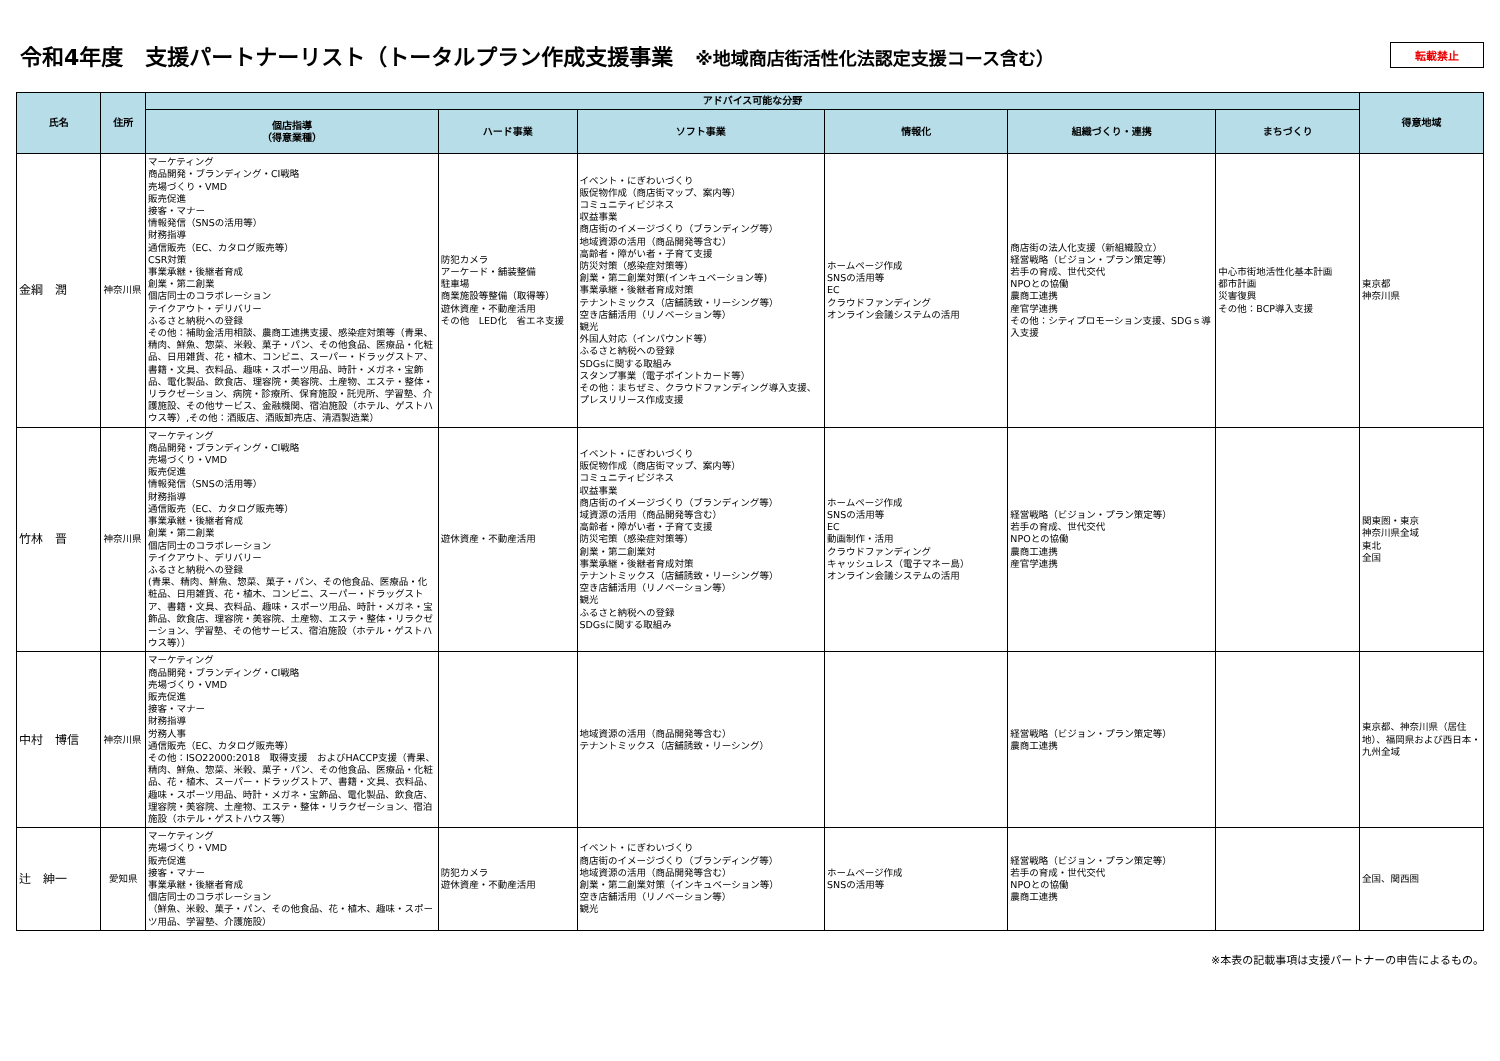令和4年度　支援パートナーリスト（トータルプラン作成支援事業　※地域商店街活性化法認定支援コース含む）
転載禁止
| 氏名 | 住所 | アドバイス可能な分野 | | | | | | 得意地域 |
| --- | --- | --- | --- | --- | --- | --- | --- | --- |
| | | 個店指導 （得意業種） | ハード事業 | ソフト事業 | 情報化 | 組織づくり・連携 | まちづくり | |
| 金綱 潤 | 神奈川県 | マーケティング 商品開発・ブランディング・CI戦略 売場づくり・VMD 販売促進 接客・マナー 情報発信（SNSの活用等） 財務指導 通信販売（EC、カタログ販売等） CSR対策 事業承継・後継者育成 創業・第二創業 個店同士のコラボレーション テイクアウト・デリバリー ふるさと納税への登録 その他：補助金活用相談、農商工連携支援、感染症対策等（青果、精肉、鮮魚、惣菜、米穀、菓子・パン、その他食品、医療品・化粧品、日用雑貨、花・植木、コンビニ、スーパー・ドラッグストア、書籍・文具、衣料品、趣味・スポーツ用品、時計・メガネ・宝飾品、電化製品、飲食店、理容院・美容院、土産物、エステ・整体・リラクゼーション、病院・診療所、保育施設・託児所、学習塾、介護施設、その他サービス、金融機関、宿泊施設（ホテル、ゲストハウス等）,その他：酒販店、酒販卸売店、清酒製造業） | 防犯カメラ アーケード・舗装整備 駐車場 商業施設等整備（取得等） 遊休資産・不動産活用 その他 LED化 省エネ支援 | イベント・にぎわいづくり 販促物作成（商店街マップ、案内等） コミュニティビジネス 収益事業 商店街のイメージづくり（ブランディング等） 地域資源の活用（商品開発等含む） 高齢者・障がい者・子育て支援 防災対策（感染症対策等） 創業・第二創業対策(インキュベーション等) 事業承継・後継者育成対策 テナントミックス（店舗誘致・リーシング等） 空き店舗活用（リノベーション等） 観光 外国人対応（インバウンド等） ふるさと納税への登録 SDGsに関する取組み スタンプ事業（電子ポイントカード等） その他：まちぜミ、クラウドファンディング導入支援、プレスリリース作成支援 | ホームページ作成 SNSの活用等 EC クラウドファンディング オンライン会議システムの活用 | 商店街の法人化支援（新組織設立） 経営戦略（ビジョン・プラン策定等） 若手の育成、世代交代 NPOとの協働 農商工連携 産官学連携 その他：シティプロモーション支援、SDGｓ導入支援 | 中心市街地活性化基本計画 都市計画 災害復興 その他：BCP導入支援 | 東京都 神奈川県 |
| 竹林 晋 | 神奈川県 | マーケティング 商品開発・ブランディング・CI戦略 売場づくり・VMD 販売促進 情報発信（SNSの活用等） 財務指導 通信販売（EC、カタログ販売等） 事業承継・後継者育成 創業・第二創業 個店同士のコラボレーション テイクアウト、デリバリー ふるさと納税への登録 (青果、精肉、鮮魚、惣菜、菓子・パン、その他食品、医療品・化粧品、日用雑貨、花・植木、コンビニ、スーパー・ドラッグストア、書籍・文具、衣料品、趣味・スポーツ用品、時計・メガネ・宝飾品、飲食店、理容院・美容院、土産物、エステ・整体・リラクゼーション、学習塾、その他サービス、宿泊施設（ホテル・ゲストハウス等）） | 遊休資産・不動産活用 | イベント・にぎわいづくり 販促物作成（商店街マップ、案内等） コミュニティビジネス 収益事業 商店街のイメージづくり（ブランディング等） 域資源の活用（商品開発等含む） 高齢者・障がい者・子育て支援 防災宅策（感染症対策等） 創業・第二創業対 事業承継・後継者育成対策 テナントミックス（店舗誘致・リーシング等） 空き店舗活用（リノベーション等） 観光 ふるさと納税への登録 SDGsに関する取組み | ホームページ作成 SNSの活用等 EC 動画制作・活用 クラウドファンディング キャッシュレス（電子マネー島） オンライン会議システムの活用 | 経営戦略（ビジョン・プラン策定等） 若手の育成、世代交代 NPOとの協働 農商工連携 産官学連携 | | 関東圏・東京 神奈川県全域 東北 全国 |
| 中村 博信 | 神奈川県 | マーケティング 商品開発・ブランディング・CI戦略 売場づくり・VMD 販売促進 接客・マナー 財務指導 労務人事 通信販売（EC、カタログ販売等） その他：ISO22000:2018 取得支援 およびHACCP支援（青果、精肉、鮮魚、惣菜、米穀、菓子・パン、その他食品、医療品・化粧品、花・植木、スーパー・ドラッグストア、書籍・文具、衣料品、趣味・スポーツ用品、時計・メガネ・宝飾品、電化製品、飲食店、理容院・美容院、土産物、エステ・整体・リラクゼーション、宿泊施設（ホテル・ゲストハウス等） | | 地域資源の活用（商品開発等含む） テナントミックス（店舗誘致・リーシング） | | 経営戦略（ビジョン・プラン策定等） 農商工連携 | | 東京都、神奈川県（居住地）、福岡県および西日本・九州全域 |
| 辻 紳一 | 愛知県 | マーケティング 売場づくり・VMD 販売促進 接客・マナー 事業承継・後継者育成 個店同士のコラボレーション （鮮魚、米穀、菓子・パン、その他食品、花・植木、趣味・スポーツ用品、学習塾、介護施設） | 防犯カメラ 遊休資産・不動産活用 | イベント・にぎわいづくり 商店街のイメージづくり（ブランディング等） 地域資源の活用（商品開発等含む） 創業・第二創業対策（インキュベーション等） 空き店舗活用（リノベーション等） 観光 | ホームページ作成 SNSの活用等 | 経営戦略（ビジョン・プラン策定等） 若手の育成・世代交代 NPOとの協働 農商工連携 | | 全国、関西圏 |
※本表の記載事項は支援パートナーの申告によるもの。